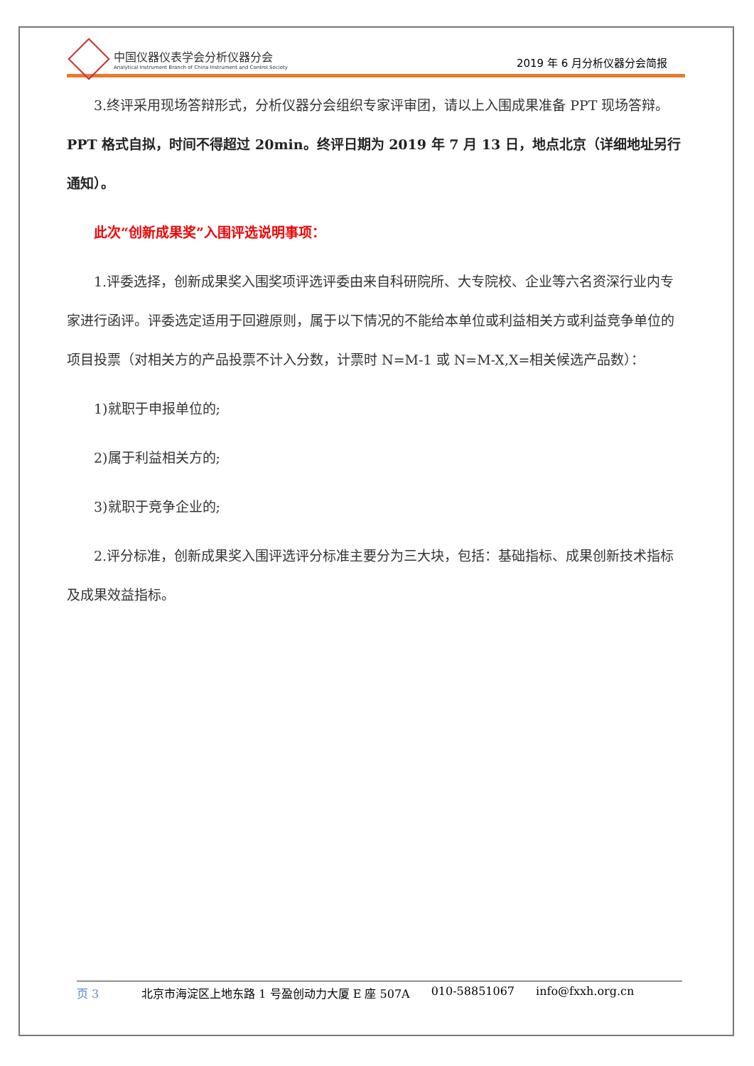中国仪器仪表学会分析仪器分会
Analytical Instrument Branch of China Instrument and Control Society
2019 年 6 月分析仪器分会简报
3.终评采用现场答辩形式，分析仪器分会组织专家评审团，请以上入围成果准备 PPT 现场答辩。PPT 格式自拟，时间不得超过 20min。终评日期为 2019 年 7 月 13 日，地点北京（详细地址另行通知）。
此次“创新成果奖”入围评选说明事项：
1.评委选择，创新成果奖入围奖项评选评委由来自科研院所、大专院校、企业等六名资深行业内专家进行函评。评委选定适用于回避原则，属于以下情况的不能给本单位或利益相关方或利益竞争单位的项目投票（对相关方的产品投票不计入分数，计票时 N=M-1 或 N=M-X,X=相关候选产品数）：
1)就职于申报单位的;
2)属于利益相关方的;
3)就职于竞争企业的;
2.评分标准，创新成果奖入围评选评分标准主要分为三大块，包括：基础指标、成果创新技术指标及成果效益指标。
页 3 北京市海淀区上地东路 1 号盈创动力大厦 E 座 507A 010-58851067 info@fxxh.org.cn